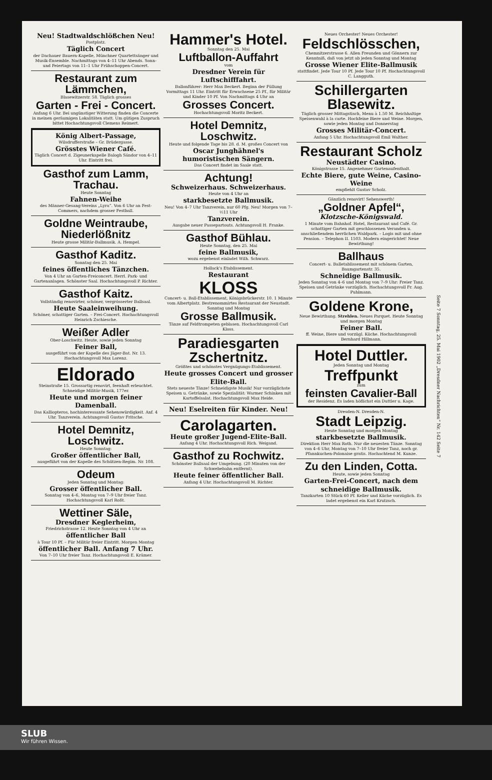Neu! Stadtwaldschlößchen Neu!
Postplatz.
Täglich Concert
der Dachauer Bauern-Kapelle, Münchner Quartettsänger und Musik-Ensemble. Nachmittags von 4–11 Uhr Abends. Sonn- und Feiertags von 11–1 Uhr Frühschoppen-Concert.
Restaurant zum Lämmchen,
Blasewitzerstr. 58. Täglich grosses
Garten - Frei - Concert.
Anfang 6 Uhr. Bei ungünstiger Witterung finden die Concerte in meinen geräumigen Lokalitäten statt. Um gütigen Zuspruch bittet Hochachtungsvoll Clemens Reimert.
König Albert-Passage,
Wilsdrufferstraße – Gr. Brüdergasse.
Grösstes Wiener Café.
Täglich Concert d. Zigeunerkapelle Balogh Sándor von 4–11 Uhr. Eintritt frei.
Gasthof zum Lamm, Trachau.
Heute Sonntag
Fahnen-Weihe
des Männer-Gesang-Vereins „Lyra“. Von 6 Uhr an Fest-Commers, nachdem grosser Festball.
Goldne Weintraube, Niederlößnitz
Heute grosse Militär-Ballmusik. A. Hempel.
Gasthof Kaditz.
Sonntag den 25. Mai
feines öffentliches Tänzchen.
Von 4 Uhr an Garten-Freiconcert. Herrl. Park- und Gartenanlagen. Schönster Saal. Hochachtungsvoll P. Richter.
Gasthof Kaitz.
Vollständig renovirter, schöner, vergrösserter Ballsaal.
Heute Saaleinweihung.
Schöner, schattiger Garten. – Frei-Concert. Hochachtungsvoll Heinrich Zschiesche.
Weißer Adler
Ober-Loschwitz. Heute, sowie jeden Sonntag
Feiner Ball,
ausgeführt von der Kapelle des Jäger-Bat. Nr. 13. Hochachtungsvoll Max Lorenz.
Eldorado
Steinstraße 15. Grossartig renovirt, feenhaft erleuchtet. Schneidige Militär-Musik, 177er.
Heute und morgen feiner Damenball.
Das Kalliopteros, hochinteressante Sehenswürdigkeit. Anf. 4 Uhr. Tanzverein. Achtungsvoll Gustav Fritsche.
Hotel Demnitz, Loschwitz.
Heute Sonntag:
Großer öffentlicher Ball,
ausgeführt von der Kapelle des Schützen-Regim. Nr. 108.
Odeum
Jeden Sonntag und Montag:
Grosser öffentlicher Ball.
Sonntag von 4–6, Montag von 7–9 Uhr freier Tanz. Hochachtungsvoll Karl Roßt.
Wettiner Säle,
Dresdner Keglerheim,
Friedrichstrasse 12. Heute Sonntag von 4 Uhr an
öffentlicher Ball
à Tour 10 Pf. – Für Militär freier Eintritt. Morgen Montag
öffentlicher Ball. Anfang 7 Uhr.
Von 7–10 Uhr freier Tanz. Hochachtungsvoll E. Krämer.
Hammer's Hotel.
Sonntag den 25. Mai
Luftballon-Auffahrt
vom
Dresdner Verein für Luftschifffahrt.
Ballonführer: Herr Max Beckert. Beginn der Füllung Vormittags 11 Uhr. Eintritt für Erwachsene 25 Pf., für Militär und Kinder 10 Pf. Von Nachmittags 4 Uhr an
Grosses Concert.
Hochachtungsvoll Moritz Beckert.
Hotel Demnitz, Loschwitz.
Heute und folgende Tage bis 28. d. M. großes Concert von
Oscar Junghähnel's humoristischen Sängern.
Das Concert findet im Saale statt.
Achtung!
Schweizerhaus. Schweizerhaus.
Heute von 4 Uhr an
starkbesetzte Ballmusik.
Neu! Von 4–7 Uhr Tanzverein, nur 60 Pfg. Neu! Morgen von 7–½11 Uhr
Tanzverein.
Ausgabe neuer Passepartouts. Achtungsvoll H. Franke.
Gasthof Bühlau.
Heute Sonntag, den 25. Mai
feine Ballmusik,
wozu ergebenst einladet Wilh. Schwarz.
Hollack's Etablissement.
Restaurant
KLOSS
Concert- u. Ball-Etablissement, Königsbrückerstr. 10. 1 Minute vom Albertplatz. Bestrenommirtes Restaurant der Neustadt. Sonntag und Montag
Grosse Ballmusik.
Tänze auf Feldtrompeten geblasen. Hochachtungsvoll Carl Kloss.
Paradiesgarten Zschertnitz.
Größtes und schönstes Vergnügungs-Etablissement.
Heute grosses Concert und grosser Elite-Ball.
Stets neueste Tänze! Schneidigste Musik! Nur vorzüglichste Speisen u. Getränke, sowie Spezialität: Warmer Schinken mit Kartoffelsalat. Hochachtungsvoll Max Heide.
Neu! Eselreiten für Kinder. Neu!
Carolagarten.
Heute großer Jugend-Elite-Ball.
Anfang 4 Uhr. Hochachtungsvoll Rich. Weigand.
Gasthof zu Rochwitz.
Schönster Ballsaal der Umgebung. (20 Minuten von der Schwebebahn entfernt).
Heute feiner öffentlicher Ball.
Anfang 4 Uhr. Hochachtungsvoll M. Richter.
Neues Orchester! Neues Orchester!
Feldschlösschen,
Chemnitzerstrasse 6. Allen Freunden und Gönnern zur Kenntniß, daß von jetzt ab jeden Sonntag und Montag
Grosse Wiener Elite-Ballmusik
stattfindet. Jede Tour 10 Pf. Jede Tour 10 Pf. Hochachtungsvoll C. Langguth.
Schillergarten Blasewitz.
Täglich grosser Mittagstisch, Menu à 1.50 M. Reichhaltige Speisenwahl à la carte. Hochfeine Biere und Weine. Morgen, sowie jeden Montag und Donnerstag
Grosses Militär-Concert.
Anfang 5 Uhr. Hochachtungsvoll Emil Walther.
Restaurant Scholz
Neustädter Casino.
Königstrasse 15. Angenehmer Gartenaufenthalt.
Echte Biere, gute Weine, Casino-Weine
empfiehlt Gustav Scholz.
Gänzlich renovirt! Sehenswerth!
„Goldner Apfel“,
Klotzsche-Königswald.
1 Minute vom Bahnhof. Hotel, Restaurant und Café. Gr. schattiger Garten mit geschlossenen Veranden u. anschließendem herrlichen Waldpark. – Logis mit und ohne Pension. – Telephon II. 1503. Modern eingerichtet! Neue Bewirthung!
Ballhaus
Concert- u. Balletablissement mit schönem Garten, Baumgartenstr. 35.
Schneidige Ballmusik.
Jeden Sonntag von 4–6 und Montag von 7–9 Uhr: Freier Tanz. Speisen und Getränke vorzüglich. Hochachtungsvoll Fr. Aug. Puhlmann.
Goldene Krone,
Neue Bewirthung. Strehlen. Neues Parquet. Heute Sonntag und morgen Montag
Feiner Ball.
ff. Weine, Biere und vorzügl. Küche. Hochachtungsvoll Bernhard Hillmann.
Hotel Duttler.
Jeden Sonntag und Montag
Treffpunkt
zum
feinsten Cavalier-Ball
der Residenz. Es laden höflichst ein Duttler u. Kage.
Dresden-N. Dresden-N.
Stadt Leipzig.
Heute Sonntag und morgen Montag
starkbesetzte Ballmusik.
Direktion Herr Max Roth. Nur die neuesten Tänze. Sonntag von 4–6 Uhr, Montag von 7–10 Uhr freier Tanz, noch gr. Pfannkuchen-Polonaise gratis. Hochachtend M. Kunze.
Zu den Linden, Cotta.
Heute, sowie jeden Sonntag
Garten-Frei-Concert, nach dem schneidige Ballmusik.
Tanzkarten 10 Stück 60 Pf. Keller und Küche vorzüglich. Es ladet ergebenst ein Karl Krutzsch.
Seite 7 Sonntag, 25. Mai 1902 „Dresdner Nachrichten“ Nr. 142 Seite 7
SLUB
Wir führen Wissen.